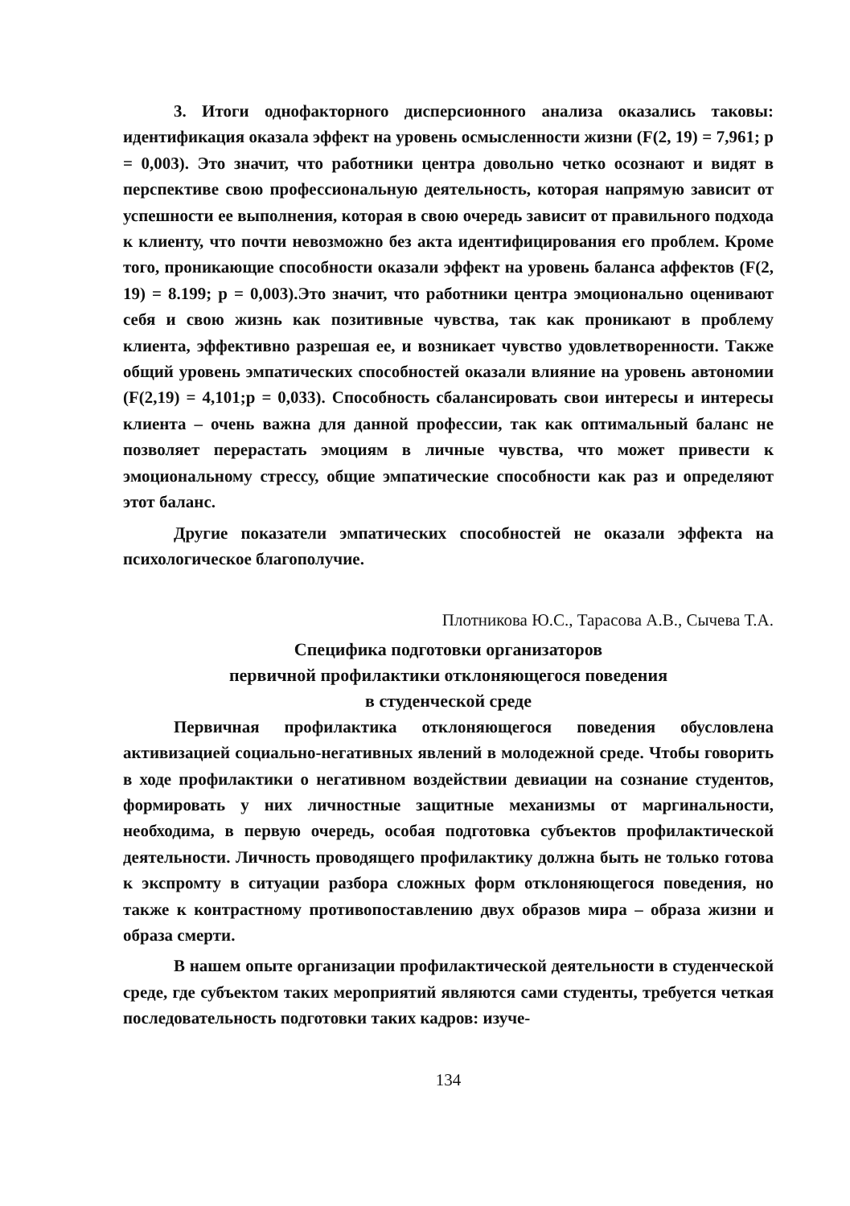3. Итоги однофакторного дисперсионного анализа оказались таковы: идентификация оказала эффект на уровень осмысленности жизни (F(2, 19) = 7,961; p = 0,003). Это значит, что работники центра довольно четко осознают и видят в перспективе свою профессиональную деятельность, которая напрямую зависит от успешности ее выполнения, которая в свою очередь зависит от правильного подхода к клиенту, что почти невозможно без акта идентифицирования его проблем. Кроме того, проникающие способности оказали эффект на уровень баланса аффектов (F(2, 19) = 8.199; p = 0,003).Это значит, что работники центра эмоционально оценивают себя и свою жизнь как позитивные чувства, так как проникают в проблему клиента, эффективно разрешая ее, и возникает чувство удовлетворенности. Также общий уровень эмпатических способностей оказали влияние на уровень автономии (F(2,19) = 4,101;p = 0,033). Способность сбалансировать свои интересы и интересы клиента – очень важна для данной профессии, так как оптимальный баланс не позволяет перерастать эмоциям в личные чувства, что может привести к эмоциональному стрессу, общие эмпатические способности как раз и определяют этот баланс.
Другие показатели эмпатических способностей не оказали эффекта на психологическое благополучие.
Плотникова Ю.С., Тарасова А.В., Сычева Т.А.
Специфика подготовки организаторов
первичной профилактики отклоняющегося поведения
в студенческой среде
Первичная профилактика отклоняющегося поведения обусловлена активизацией социально-негативных явлений в молодежной среде. Чтобы говорить в ходе профилактики о негативном воздействии девиации на сознание студентов, формировать у них личностные защитные механизмы от маргинальности, необходима, в первую очередь, особая подготовка субъектов профилактической деятельности. Личность проводящего профилактику должна быть не только готова к экспромту в ситуации разбора сложных форм отклоняющегося поведения, но также к контрастному противопоставлению двух образов мира – образа жизни и образа смерти.
В нашем опыте организации профилактической деятельности в студенческой среде, где субъектом таких мероприятий являются сами студенты, требуется четкая последовательность подготовки таких кадров: изуче-
134